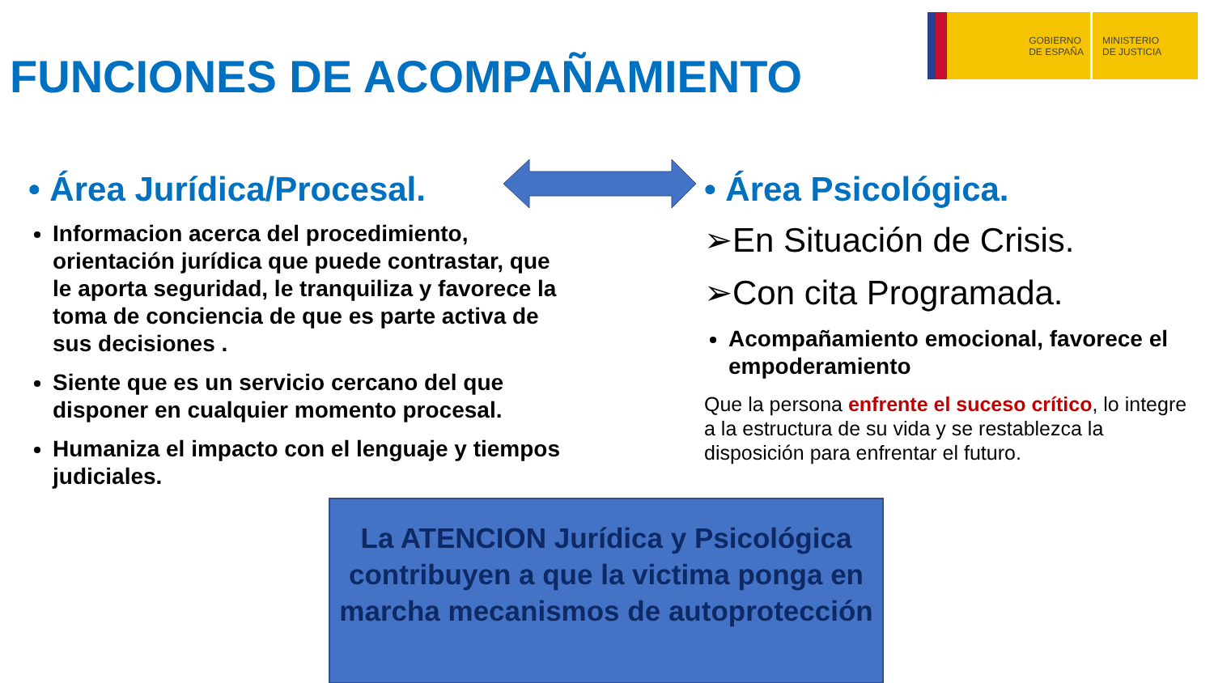GOBIERNO
DE ESPAÑA
MINISTERIO
DE JUSTICIA
FUNCIONES DE ACOMPAÑAMIENTO
• Área Jurídica/Procesal.
Informacion acerca del procedimiento, orientación jurídica que puede contrastar, que le aporta seguridad, le tranquiliza y favorece la toma de conciencia de que es parte activa de sus decisiones .
Siente que es un servicio cercano del que disponer en cualquier momento procesal.
Humaniza el impacto con el lenguaje y tiempos judiciales.
• Área Psicológica.
➢En Situación de Crisis.
➢Con cita Programada.
Acompañamiento emocional, favorece el empoderamiento
Que la persona enfrente el suceso crítico, lo integre a la estructura de su vida y se restablezca la disposición para enfrentar el futuro.
La ATENCION Jurídica y Psicológica contribuyen a que la victima ponga en marcha mecanismos de autoprotección